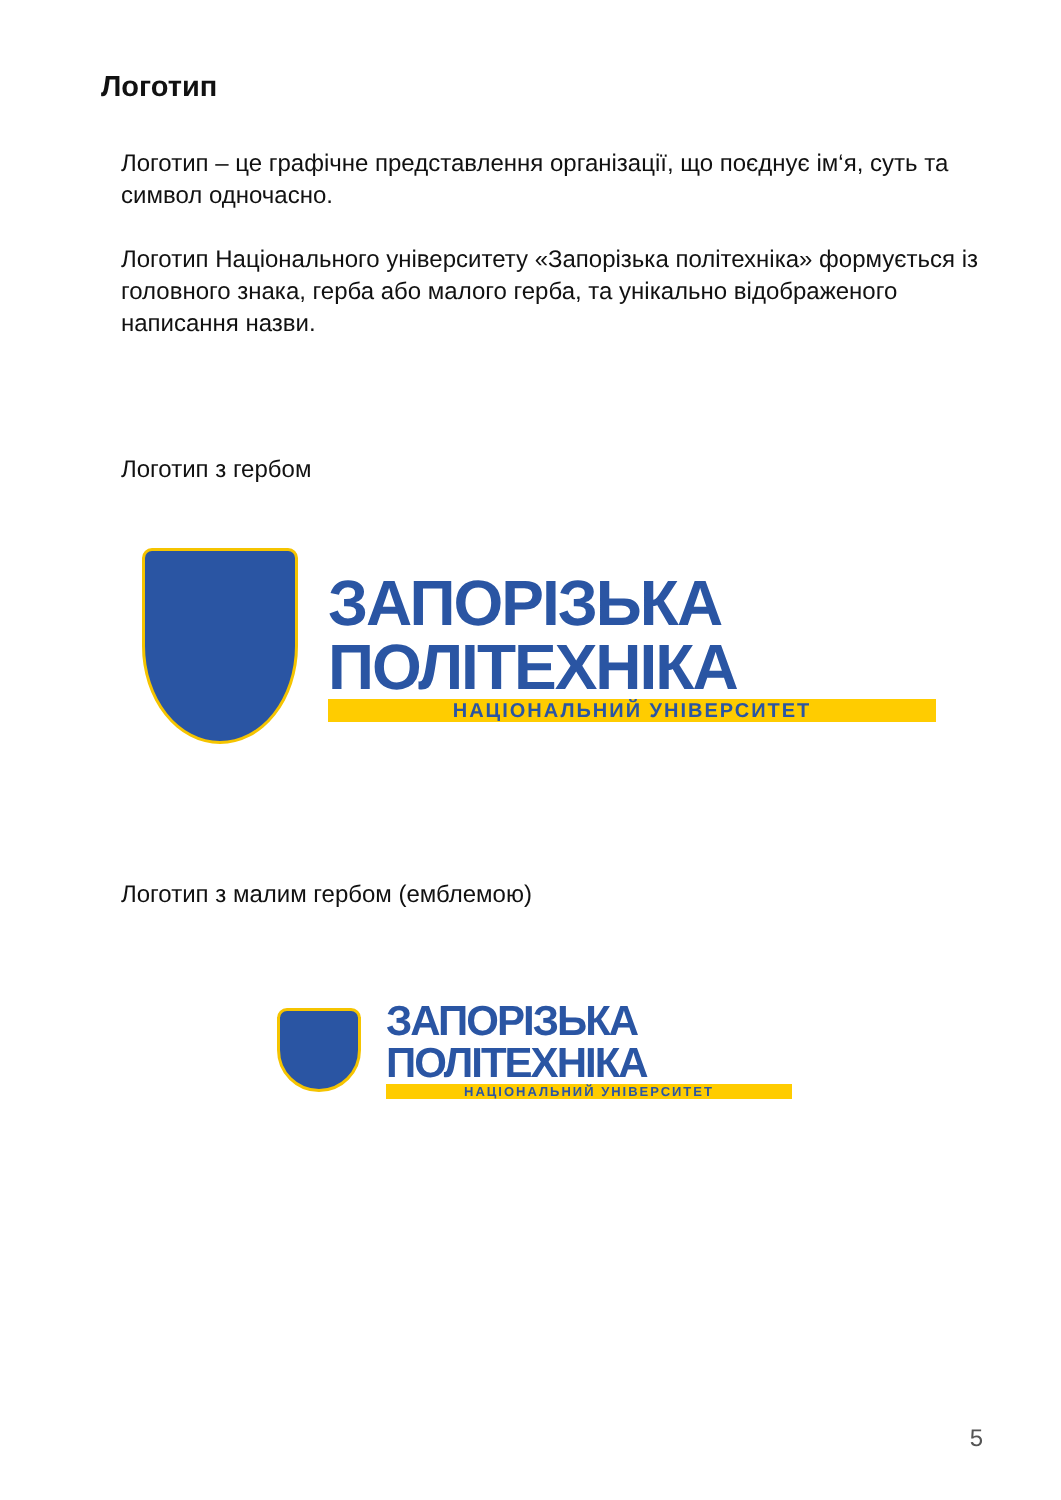Логотип
Логотип – це графічне представлення організації, що поєднує ім‘я, суть та символ одночасно.
Логотип Національного університету «Запорізька політехніка» формується із головного знака, герба або малого герба, та унікально відображеного написання назви.
Логотип з гербом
ЗАПОРІЗЬКА ПОЛІТЕХНІКА
НАЦІОНАЛЬНИЙ УНІВЕРСИТЕТ
Логотип з малим гербом (емблемою)
ЗАПОРІЗЬКА ПОЛІТЕХНІКА
НАЦІОНАЛЬНИЙ УНІВЕРСИТЕТ
5